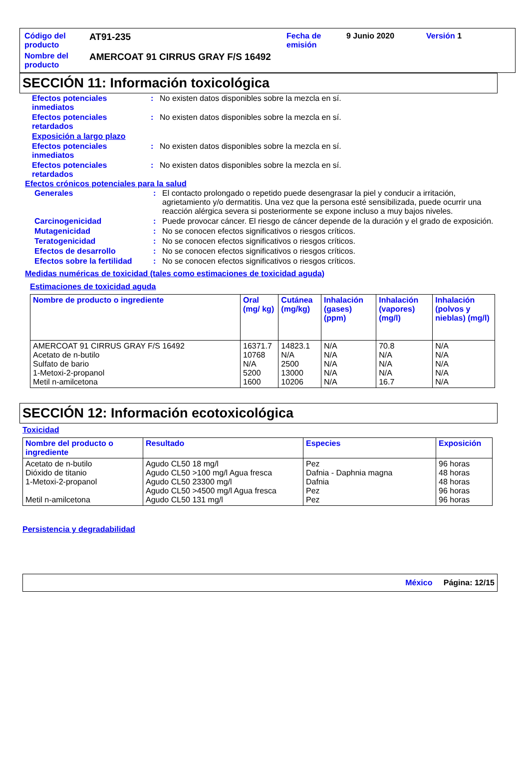| Código del producto | AT91-235 | Fecha de emisión | 9 Junio 2020 | Versión 1 |
| Nombre del producto | AMERCOAT 91 CIRRUS GRAY F/S 16492 | | | |
SECCIÓN 11: Información toxicológica
| Efectos potenciales inmediatos | : | No existen datos disponibles sobre la mezcla en sí. |
| Efectos potenciales retardados | : | No existen datos disponibles sobre la mezcla en sí. |
| Exposición a largo plazo | | |
| Efectos potenciales inmediatos | : | No existen datos disponibles sobre la mezcla en sí. |
| Efectos potenciales retardados | : | No existen datos disponibles sobre la mezcla en sí. |
Efectos crónicos potenciales para la salud
| Generales | : | El contacto prolongado o repetido puede desengrasar la piel y conducir a irritación, agrietamiento y/o dermatitis. Una vez que la persona esté sensibilizada, puede ocurrir una reacción alérgica severa si posteriormente se expone incluso a muy bajos niveles. |
| Carcinogenicidad | : | Puede provocar cáncer. El riesgo de cáncer depende de la duración y el grado de exposición. |
| Mutagenicidad | : | No se conocen efectos significativos o riesgos críticos. |
| Teratogenicidad | : | No se conocen efectos significativos o riesgos críticos. |
| Efectos de desarrollo | : | No se conocen efectos significativos o riesgos críticos. |
| Efectos sobre la fertilidad | : | No se conocen efectos significativos o riesgos críticos. |
Medidas numéricas de toxicidad (tales como estimaciones de toxicidad aguda)
Estimaciones de toxicidad aguda
| Nombre de producto o ingrediente | Oral (mg/ kg) | Cutánea (mg/kg) | Inhalación (gases) (ppm) | Inhalación (vapores) (mg/l) | Inhalación (polvos y nieblas) (mg/l) |
| --- | --- | --- | --- | --- | --- |
| AMERCOAT 91 CIRRUS GRAY F/S 16492 Acetato de n-butilo Sulfato de bario 1-Metoxi-2-propanol Metil n-amilcetona | 16371.7 10768 N/A 5200 1600 | 14823.1 N/A 2500 13000 10206 | N/A N/A N/A N/A N/A | 70.8 N/A N/A N/A 16.7 | N/A N/A N/A N/A N/A |
SECCIÓN 12: Información ecotoxicológica
Toxicidad
| Nombre del producto o ingrediente | Resultado | Especies | Exposición |
| --- | --- | --- | --- |
| Acetato de n-butilo Dióxido de titanio 1-Metoxi-2-propanol Metil n-amilcetona | Agudo CL50 18 mg/l Agudo CL50 >100 mg/l Agua fresca Agudo CL50 23300 mg/l Agudo CL50 >4500 mg/l Agua fresca Agudo CL50 131 mg/l | Pez Dafnia - Daphnia magna Dafnia Pez Pez | 96 horas 48 horas 48 horas 96 horas 96 horas |
Persistencia y degradabilidad
México Página: 12/15